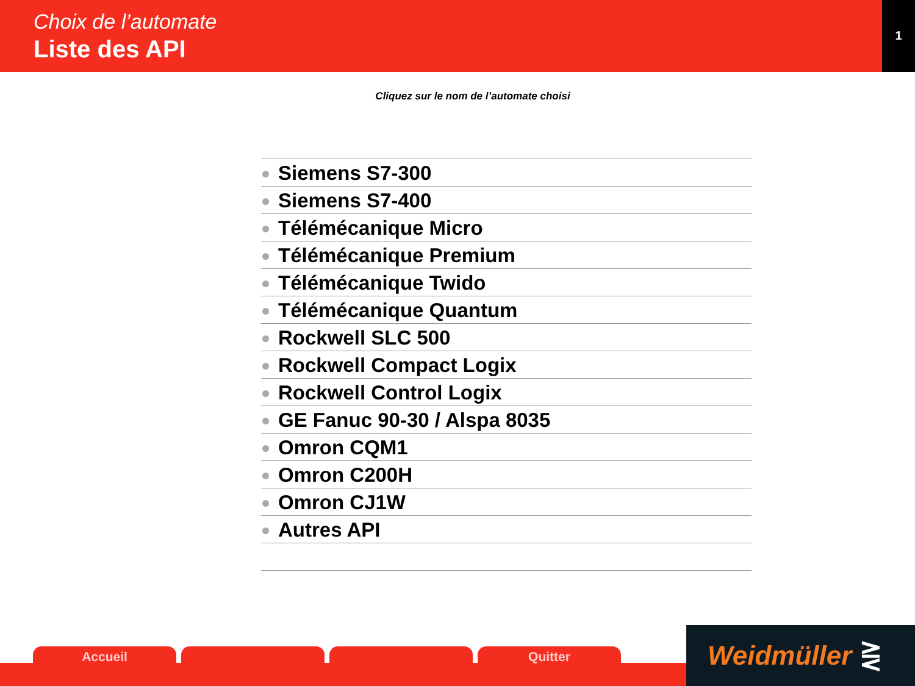Choix de l’automate
Liste des API
1
Cliquez sur le nom de l’automate choisi
Siemens S7-300
Siemens S7-400
Télémécanique Micro
Télémécanique Premium
Télémécanique Twido
Télémécanique Quantum
Rockwell SLC 500
Rockwell Compact Logix
Rockwell Control Logix
GE Fanuc 90-30 / Alspa 8035
Omron CQM1
Omron C200H
Omron CJ1W
Autres API
Accueil Quitter Weidmüller ⋛